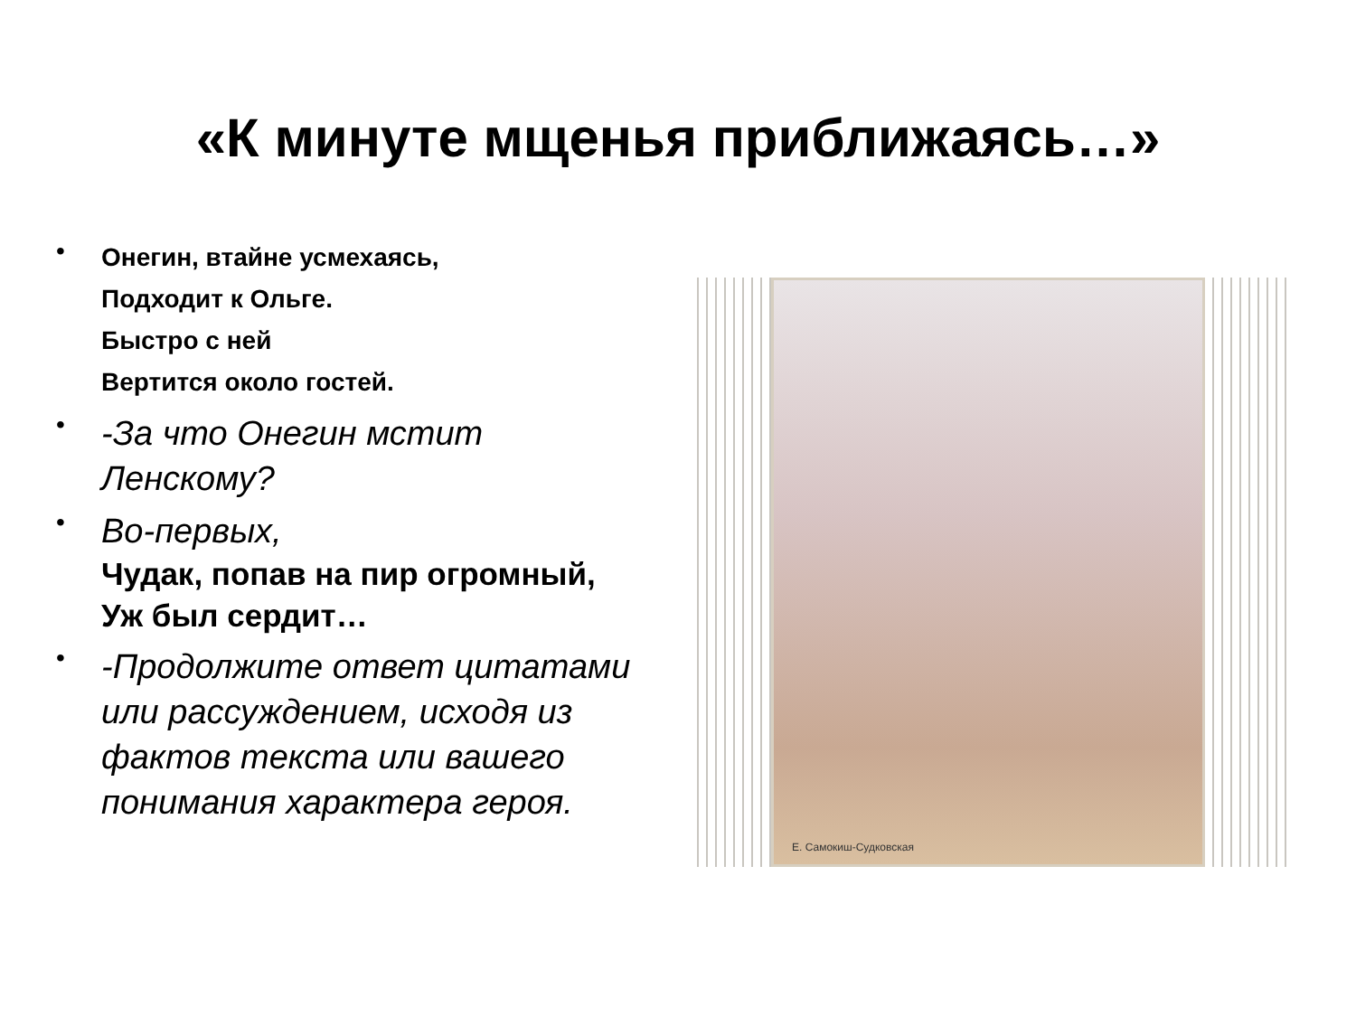«К минуте мщенья приближаясь…»
•
Онегин, втайне усмехаясь,
Подходит к Ольге.
Быстро с ней
Вертится около гостей.
•
-За что Онегин мстит Ленскому?
•
Во-первых,
Чудак, попав на пир огромный,
Уж был сердит…
•
-Продолжите ответ цитатами или рассуждением, исходя из фактов текста или вашего понимания характера героя.
Е. Самокиш-Судковская